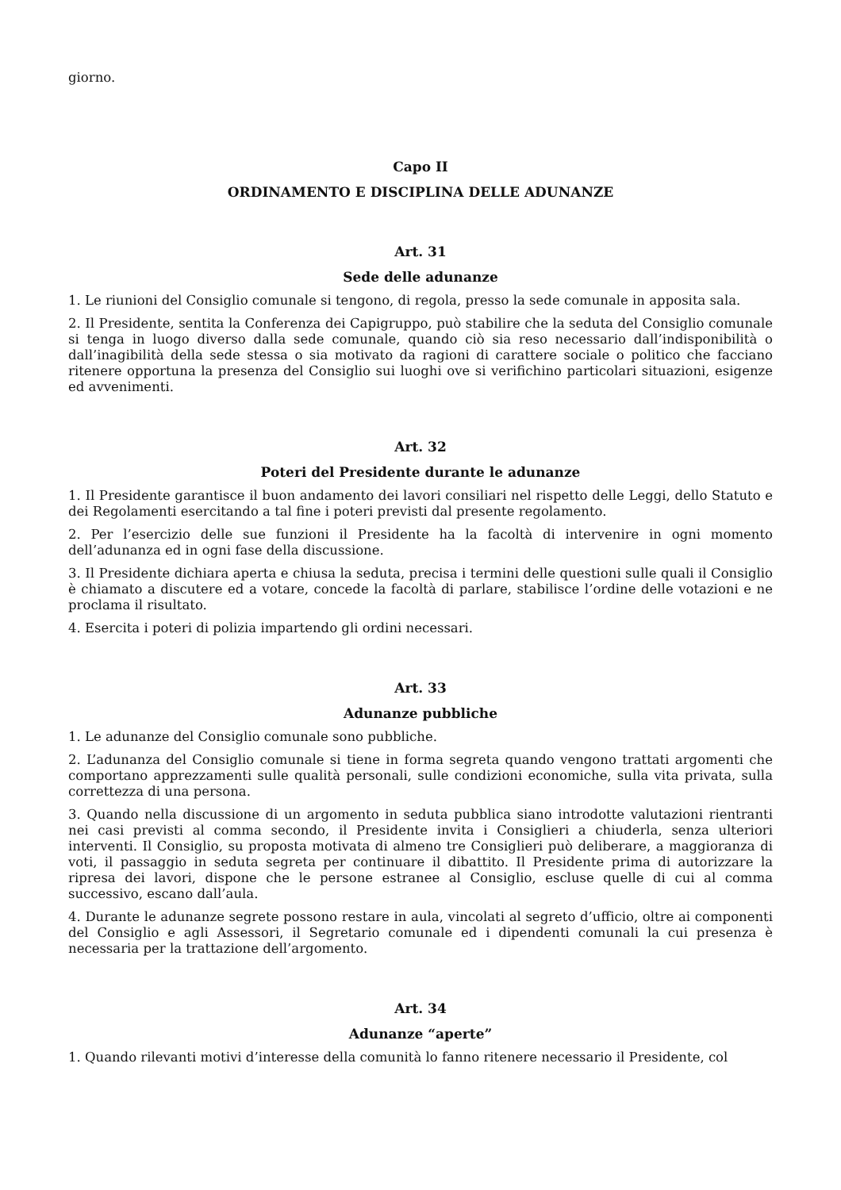giorno.
Capo II
ORDINAMENTO E DISCIPLINA DELLE ADUNANZE
Art. 31
Sede delle adunanze
1. Le riunioni del Consiglio comunale si tengono, di regola, presso la sede comunale in apposita sala.
2. Il Presidente, sentita la Conferenza dei Capigruppo, può stabilire che la seduta del Consiglio comunale si tenga in luogo diverso dalla sede comunale, quando ciò sia reso necessario dall’indisponibilità o dall’inagibilità della sede stessa o sia motivato da ragioni di carattere sociale o politico che facciano ritenere opportuna la presenza del Consiglio sui luoghi ove si verifichino particolari situazioni, esigenze ed avvenimenti.
Art. 32
Poteri del Presidente durante le adunanze
1. Il Presidente garantisce il buon andamento dei lavori consiliari nel rispetto delle Leggi, dello Statuto e dei Regolamenti esercitando a tal fine i poteri previsti dal presente regolamento.
2. Per l’esercizio delle sue funzioni il Presidente ha la facoltà di intervenire in ogni momento dell’adunanza ed in ogni fase della discussione.
3. Il Presidente dichiara aperta e chiusa la seduta, precisa i termini delle questioni sulle quali il Consiglio è chiamato a discutere ed a votare, concede la facoltà di parlare, stabilisce l’ordine delle votazioni e ne proclama il risultato.
4. Esercita i poteri di polizia impartendo gli ordini necessari.
Art. 33
Adunanze pubbliche
1. Le adunanze del Consiglio comunale sono pubbliche.
2. L’adunanza del Consiglio comunale si tiene in forma segreta quando vengono trattati argomenti che comportano apprezzamenti sulle qualità personali, sulle condizioni economiche, sulla vita privata, sulla correttezza di una persona.
3. Quando nella discussione di un argomento in seduta pubblica siano introdotte valutazioni rientranti nei casi previsti al comma secondo, il Presidente invita i Consiglieri a chiuderla, senza ulteriori interventi. Il Consiglio, su proposta motivata di almeno tre Consiglieri può deliberare, a maggioranza di voti, il passaggio in seduta segreta per continuare il dibattito. Il Presidente prima di autorizzare la ripresa dei lavori, dispone che le persone estranee al Consiglio, escluse quelle di cui al comma successivo, escano dall’aula.
4. Durante le adunanze segrete possono restare in aula, vincolati al segreto d’ufficio, oltre ai componenti del Consiglio e agli Assessori, il Segretario comunale ed i dipendenti comunali la cui presenza è necessaria per la trattazione dell’argomento.
Art. 34
Adunanze “aperte”
1. Quando rilevanti motivi d’interesse della comunità lo fanno ritenere necessario il Presidente, col